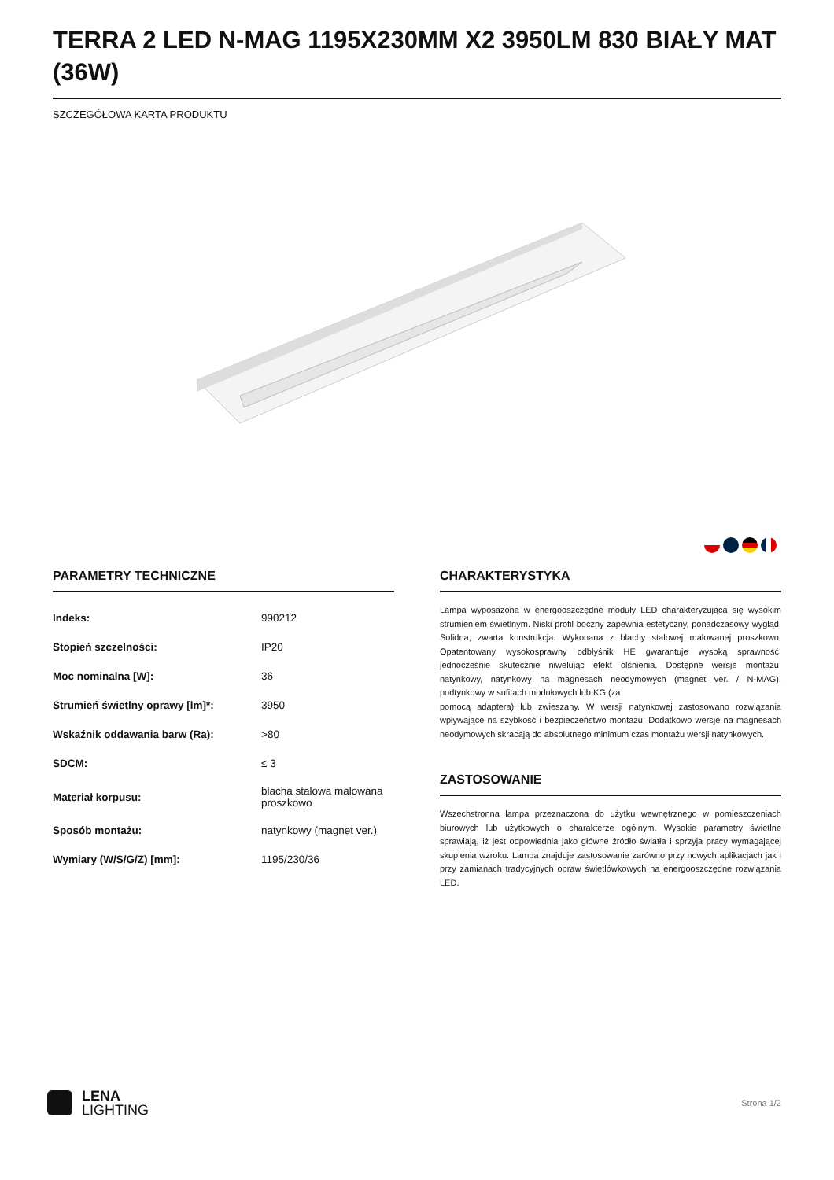TERRA 2 LED N-MAG 1195X230MM X2 3950LM 830 BIAŁY MAT (36W)
SZCZEGÓŁOWA KARTA PRODUKTU
PARAMETRY TECHNICZNE
| Indeks: | 990212 |
| Stopień szczelności: | IP20 |
| Moc nominalna [W]: | 36 |
| Strumień świetlny oprawy [lm]*: | 3950 |
| Wskaźnik oddawania barw (Ra): | >80 |
| SDCM: | ≤ 3 |
| Materiał korpusu: | blacha stalowa malowana proszkowo |
| Sposób montażu: | natynkowy (magnet ver.) |
| Wymiary (W/S/G/Z) [mm]: | 1195/230/36 |
CHARAKTERYSTYKA
Lampa wyposażona w energooszczędne moduły LED charakteryzująca się wysokim strumieniem świetlnym. Niski profil boczny zapewnia estetyczny, ponadczasowy wygląd. Solidna, zwarta konstrukcja. Wykonana z blachy stalowej malowanej proszkowo. Opatentowany wysokosprawny odbłyśnik HE gwarantuje wysoką sprawność, jednocześnie skutecznie niwelując efekt olśnienia. Dostępne wersje montażu: natynkowy, natynkowy na magnesach neodymowych (magnet ver. / N-MAG), podtynkowy w sufitach modułowych lub KG (za
pomocą adaptera) lub zwieszany. W wersji natynkowej zastosowano rozwiązania wpływające na szybkość i bezpieczeństwo montażu. Dodatkowo wersje na magnesach neodymowych skracają do absolutnego minimum czas montażu wersji natynkowych.
ZASTOSOWANIE
Wszechstronna lampa przeznaczona do użytku wewnętrznego w pomieszczeniach biurowych lub użytkowych o charakterze ogólnym. Wysokie parametry świetlne sprawiają, iż jest odpowiednia jako główne źródło światła i sprzyja pracy wymagającej skupienia wzroku. Lampa znajduje zastosowanie zarówno przy nowych aplikacjach jak i przy zamianach tradycyjnych opraw świetlówkowych na energooszczędne rozwiązania LED.
LENA
LIGHTING
Strona 1/2